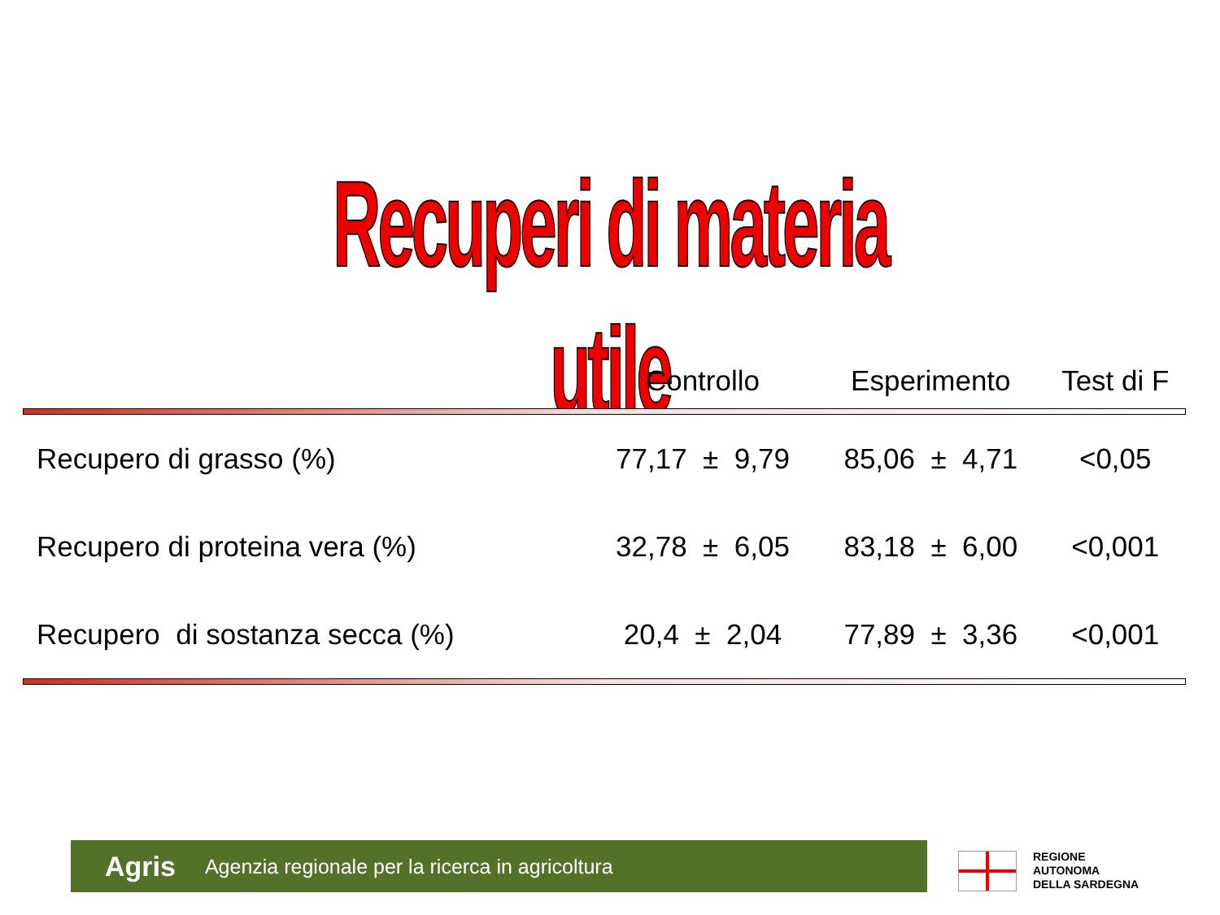Recuperi di materia utile
| | Controllo | Esperimento | Test di F |
| --- | --- | --- | --- |
| Recupero di grasso (%) | 77,17 ± 9,79 | 85,06 ± 4,71 | <0,05 |
| Recupero di proteina vera (%) | 32,78 ± 6,05 | 83,18 ± 6,00 | <0,001 |
| Recupero di sostanza secca (%) | 20,4 ± 2,04 | 77,89 ± 3,36 | <0,001 |
Agris Agenzia regionale per la ricerca in agricoltura
REGIONE
AUTONOMA
DELLA SARDEGNA